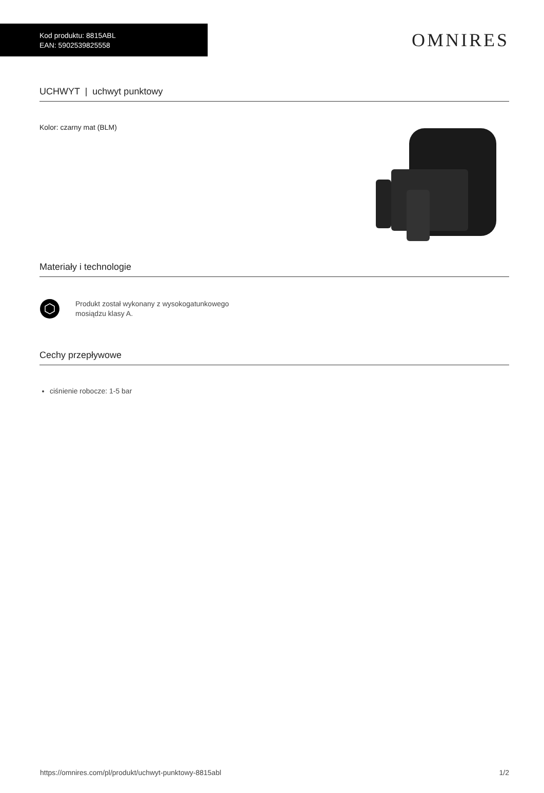Kod produktu: 8815ABL
EAN: 5902539825558
OMNIRES
UCHWYT | uchwyt punktowy
Kolor: czarny mat (BLM)
Materiały i technologie
Produkt został wykonany z wysokogatunkowego
mosiądzu klasy A.
Cechy przepływowe
ciśnienie robocze: 1-5 bar
https://omnires.com/pl/produkt/uchwyt-punktowy-8815abl 1/2